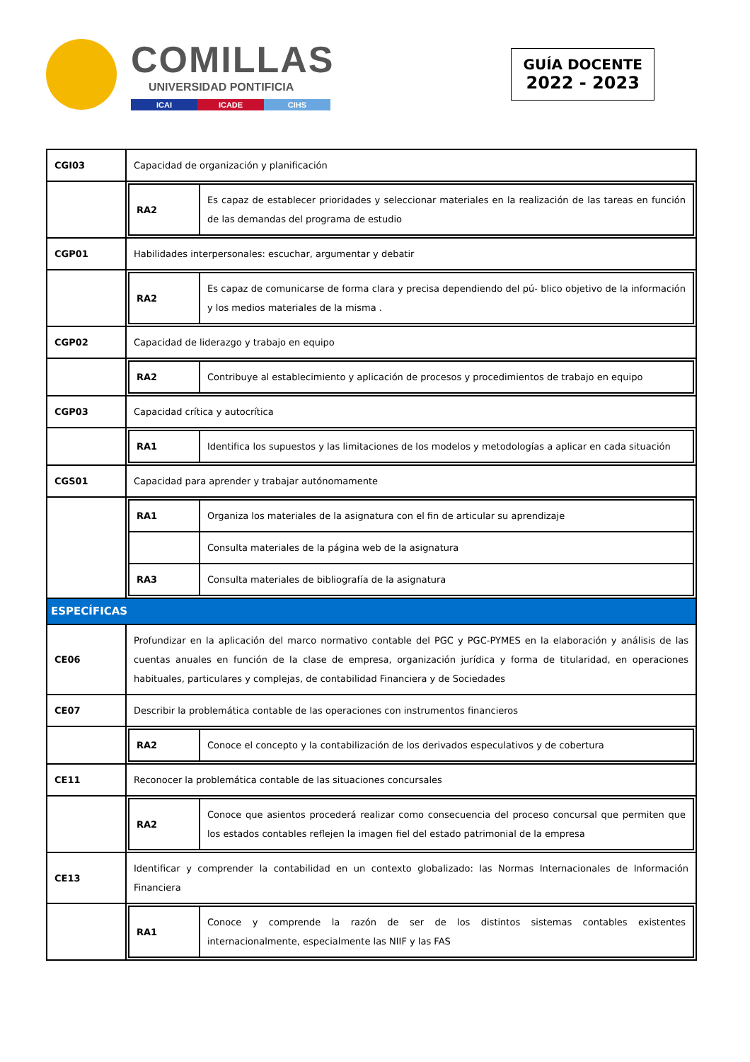COMILLAS
UNIVERSIDAD PONTIFICIA
ICAI ICADE CIHS
GUÍA DOCENTE
2022 - 2023
| CGI03 | Capacidad de organización y planificación |
| | / RA2 / Es capaz de establecer prioridades y seleccionar materiales en la realización de las tareas en función de las demandas del programa de estudio / |
| CGP01 | Habilidades interpersonales: escuchar, argumentar y debatir |
| | / RA2 / Es capaz de comunicarse de forma clara y precisa dependiendo del pú- blico objetivo de la información y los medios materiales de la misma . / |
| CGP02 | Capacidad de liderazgo y trabajo en equipo |
| | / RA2 / Contribuye al establecimiento y aplicación de procesos y procedimientos de trabajo en equipo / |
| CGP03 | Capacidad crítica y autocrítica |
| | / RA1 / Identifica los supuestos y las limitaciones de los modelos y metodologías a aplicar en cada situación / |
| CGS01 | Capacidad para aprender y trabajar autónomamente |
| | / RA1 / Organiza los materiales de la asignatura con el fin de articular su aprendizaje / / / Consulta materiales de la página web de la asignatura / / RA3 / Consulta materiales de bibliografía de la asignatura / |
| ESPECÍFICAS | |
| CE06 | Profundizar en la aplicación del marco normativo contable del PGC y PGC-PYMES en la elaboración y análisis de las cuentas anuales en función de la clase de empresa, organización jurídica y forma de titularidad, en operaciones habituales, particulares y complejas, de contabilidad Financiera y de Sociedades |
| CE07 | Describir la problemática contable de las operaciones con instrumentos financieros |
| | / RA2 / Conoce el concepto y la contabilización de los derivados especulativos y de cobertura / |
| CE11 | Reconocer la problemática contable de las situaciones concursales |
| | / RA2 / Conoce que asientos procederá realizar como consecuencia del proceso concursal que permiten que los estados contables reflejen la imagen fiel del estado patrimonial de la empresa / |
| CE13 | Identificar y comprender la contabilidad en un contexto globalizado: las Normas Internacionales de Información Financiera |
| | / RA1 / Conoce y comprende la razón de ser de los distintos sistemas contables existentes internacionalmente, especialmente las NIIF y las FAS / |